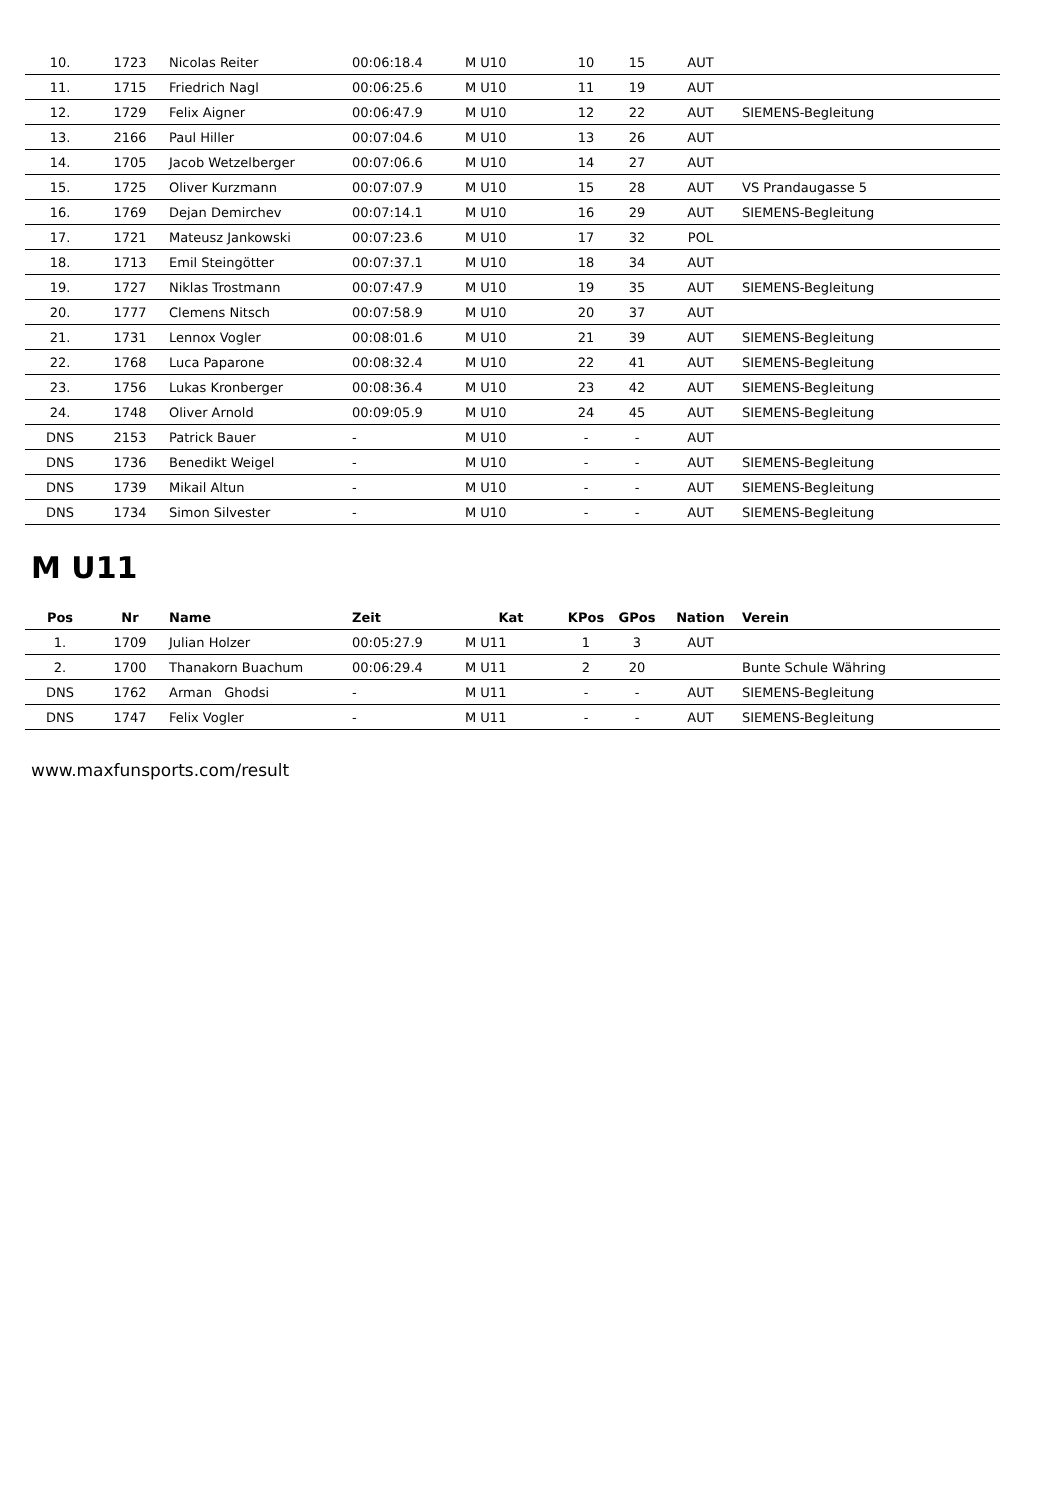| 10. | 1723 | Nicolas Reiter | 00:06:18.4 | M U10 | 10 | 15 | AUT | |
| 11. | 1715 | Friedrich Nagl | 00:06:25.6 | M U10 | 11 | 19 | AUT | |
| 12. | 1729 | Felix Aigner | 00:06:47.9 | M U10 | 12 | 22 | AUT | SIEMENS-Begleitung |
| 13. | 2166 | Paul Hiller | 00:07:04.6 | M U10 | 13 | 26 | AUT | |
| 14. | 1705 | Jacob Wetzelberger | 00:07:06.6 | M U10 | 14 | 27 | AUT | |
| 15. | 1725 | Oliver Kurzmann | 00:07:07.9 | M U10 | 15 | 28 | AUT | VS Prandaugasse 5 |
| 16. | 1769 | Dejan Demirchev | 00:07:14.1 | M U10 | 16 | 29 | AUT | SIEMENS-Begleitung |
| 17. | 1721 | Mateusz Jankowski | 00:07:23.6 | M U10 | 17 | 32 | POL | |
| 18. | 1713 | Emil Steingötter | 00:07:37.1 | M U10 | 18 | 34 | AUT | |
| 19. | 1727 | Niklas Trostmann | 00:07:47.9 | M U10 | 19 | 35 | AUT | SIEMENS-Begleitung |
| 20. | 1777 | Clemens Nitsch | 00:07:58.9 | M U10 | 20 | 37 | AUT | |
| 21. | 1731 | Lennox Vogler | 00:08:01.6 | M U10 | 21 | 39 | AUT | SIEMENS-Begleitung |
| 22. | 1768 | Luca Paparone | 00:08:32.4 | M U10 | 22 | 41 | AUT | SIEMENS-Begleitung |
| 23. | 1756 | Lukas Kronberger | 00:08:36.4 | M U10 | 23 | 42 | AUT | SIEMENS-Begleitung |
| 24. | 1748 | Oliver Arnold | 00:09:05.9 | M U10 | 24 | 45 | AUT | SIEMENS-Begleitung |
| DNS | 2153 | Patrick Bauer | - | M U10 | - | - | AUT | |
| DNS | 1736 | Benedikt Weigel | - | M U10 | - | - | AUT | SIEMENS-Begleitung |
| DNS | 1739 | Mikail Altun | - | M U10 | - | - | AUT | SIEMENS-Begleitung |
| DNS | 1734 | Simon Silvester | - | M U10 | - | - | AUT | SIEMENS-Begleitung |
M U11
| Pos | Nr | Name | Zeit | Kat | KPos | GPos | Nation | Verein |
| --- | --- | --- | --- | --- | --- | --- | --- | --- |
| 1. | 1709 | Julian Holzer | 00:05:27.9 | M U11 | 1 | 3 | AUT | |
| 2. | 1700 | Thanakorn Buachum | 00:06:29.4 | M U11 | 2 | 20 | | Bunte Schule Währing |
| DNS | 1762 | Arman Ghodsi | - | M U11 | - | - | AUT | SIEMENS-Begleitung |
| DNS | 1747 | Felix Vogler | - | M U11 | - | - | AUT | SIEMENS-Begleitung |
www.maxfunsports.com/result